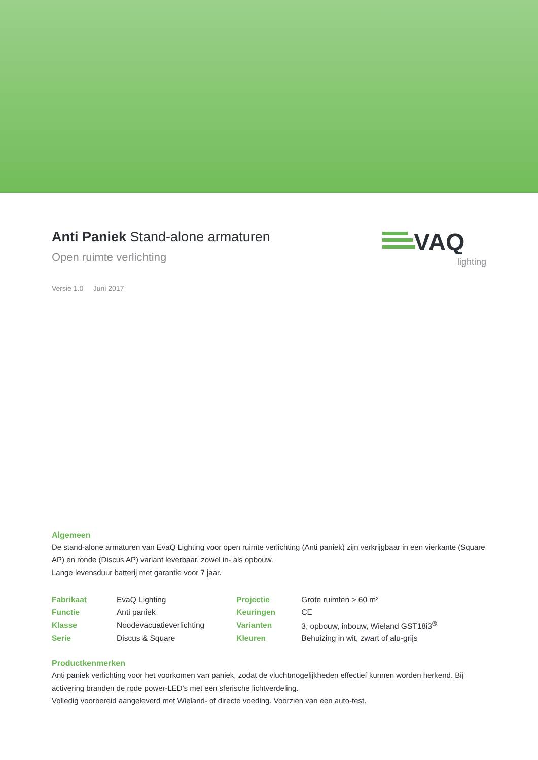Anti Paniek Stand-alone armaturen
Open ruimte verlichting
Versie 1.0 Juni 2017
VAQ
lighting
Algemeen
De stand-alone armaturen van EvaQ Lighting voor open ruimte verlichting (Anti paniek) zijn verkrijgbaar in een vierkante (Square AP) en ronde (Discus AP) variant leverbaar, zowel in- als opbouw.
Lange levensduur batterij met garantie voor 7 jaar.
| Fabrikaat | EvaQ Lighting | Projectie | Grote ruimten > 60 m² |
| Functie | Anti paniek | Keuringen | CE |
| Klasse | Noodevacuatieverlichting | Varianten | 3, opbouw, inbouw, Wieland GST18i3<sup>®</sup> |
| Serie | Discus & Square | Kleuren | Behuizing in wit, zwart of alu-grijs |
Productkenmerken
Anti paniek verlichting voor het voorkomen van paniek, zodat de vluchtmogelijkheden effectief kunnen worden herkend. Bij activering branden de rode power-LED's met een sferische lichtverdeling.
Volledig voorbereid aangeleverd met Wieland- of directe voeding. Voorzien van een auto-test.